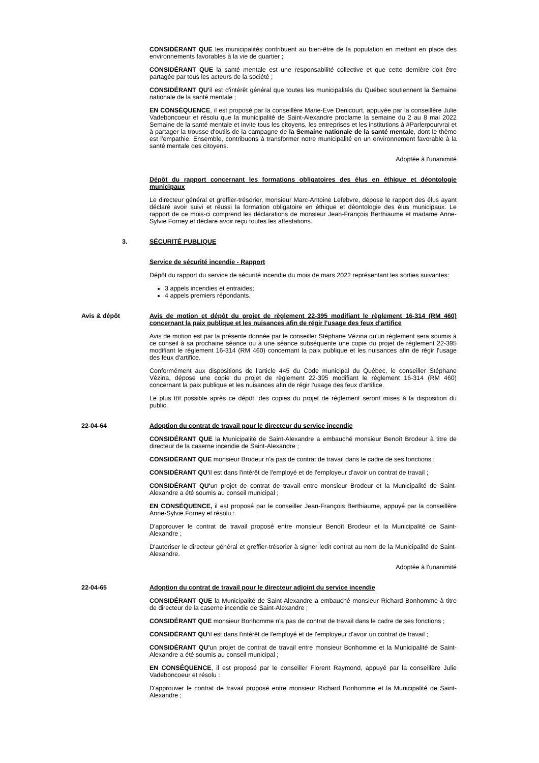CONSIDÉRANT QUE les municipalités contribuent au bien-être de la population en mettant en place des environnements favorables à la vie de quartier ;
CONSIDÉRANT QUE la santé mentale est une responsabilité collective et que cette dernière doit être partagée par tous les acteurs de la société ;
CONSIDÉRANT QU'il est d'intérêt général que toutes les municipalités du Québec soutiennent la Semaine nationale de la santé mentale ;
EN CONSÉQUENCE, il est proposé par la conseillère Marie-Eve Denicourt, appuyée par la conseillère Julie Vadeboncoeur et résolu que la municipalité de Saint-Alexandre proclame la semaine du 2 au 8 mai 2022 Semaine de la santé mentale et invite tous les citoyens, les entreprises et les institutions à #Parlerpourvrai et à partager la trousse d'outils de la campagne de la Semaine nationale de la santé mentale, dont le thème est l'empathie. Ensemble, contribuons à transformer notre municipalité en un environnement favorable à la santé mentale des citoyens.
Adoptée à l'unanimité
Dépôt du rapport concernant les formations obligatoires des élus en éthique et déontologie municipaux
Le directeur général et greffier-trésorier, monsieur Marc-Antoine Lefebvre, dépose le rapport des élus ayant déclaré avoir suivi et réussi la formation obligatoire en éthique et déontologie des élus municipaux. Le rapport de ce mois-ci comprend les déclarations de monsieur Jean-François Berthiaume et madame Anne-Sylvie Forney et déclare avoir reçu toutes les attestations.
3. SÉCURITÉ PUBLIQUE
Service de sécurité incendie - Rapport
Dépôt du rapport du service de sécurité incendie du mois de mars 2022 représentant les sorties suivantes:
3 appels incendies et entraides;
4 appels premiers répondants.
Avis & dépôt Avis de motion et dépôt du projet de règlement 22-395 modifiant le règlement 16-314 (RM 460) concernant la paix publique et les nuisances afin de régir l'usage des feux d'artifice
Avis de motion est par la présente donnée par le conseiller Stéphane Vézina qu'un règlement sera soumis à ce conseil à sa prochaine séance ou à une séance subséquente une copie du projet de règlement 22-395 modifiant le règlement 16-314 (RM 460) concernant la paix publique et les nuisances afin de régir l'usage des feux d'artifice.
Conformément aux dispositions de l'article 445 du Code municipal du Québec, le conseiller Stéphane Vézina, dépose une copie du projet de règlement 22-395 modifiant le règlement 16-314 (RM 460) concernant la paix publique et les nuisances afin de régir l'usage des feux d'artifice.
Le plus tôt possible après ce dépôt, des copies du projet de règlement seront mises à la disposition du public.
22-04-64 Adoption du contrat de travail pour le directeur du service incendie
CONSIDÉRANT QUE la Municipalité de Saint-Alexandre a embauché monsieur Benoît Brodeur à titre de directeur de la caserne incendie de Saint-Alexandre ;
CONSIDÉRANT QUE monsieur Brodeur n'a pas de contrat de travail dans le cadre de ses fonctions ;
CONSIDÉRANT QU'il est dans l'intérêt de l'employé et de l'employeur d'avoir un contrat de travail ;
CONSIDÉRANT QU'un projet de contrat de travail entre monsieur Brodeur et la Municipalité de Saint-Alexandre a été soumis au conseil municipal ;
EN CONSÉQUENCE, il est proposé par le conseiller Jean-François Berthiaume, appuyé par la conseillère Anne-Sylvie Forney et résolu :
D'approuver le contrat de travail proposé entre monsieur Benoît Brodeur et la Municipalité de Saint-Alexandre ;
D'autoriser le directeur général et greffier-trésorier à signer ledit contrat au nom de la Municipalité de Saint-Alexandre.
Adoptée à l'unanimité
22-04-65 Adoption du contrat de travail pour le directeur adjoint du service incendie
CONSIDÉRANT QUE la Municipalité de Saint-Alexandre a embauché monsieur Richard Bonhomme à titre de directeur de la caserne incendie de Saint-Alexandre ;
CONSIDÉRANT QUE monsieur Bonhomme n'a pas de contrat de travail dans le cadre de ses fonctions ;
CONSIDÉRANT QU'il est dans l'intérêt de l'employé et de l'employeur d'avoir un contrat de travail ;
CONSIDÉRANT QU'un projet de contrat de travail entre monsieur Bonhomme et la Municipalité de Saint-Alexandre a été soumis au conseil municipal ;
EN CONSÉQUENCE, il est proposé par le conseiller Florent Raymond, appuyé par la conseillère Julie Vadeboncoeur et résolu :
D'approuver le contrat de travail proposé entre monsieur Richard Bonhomme et la Municipalité de Saint-Alexandre ;